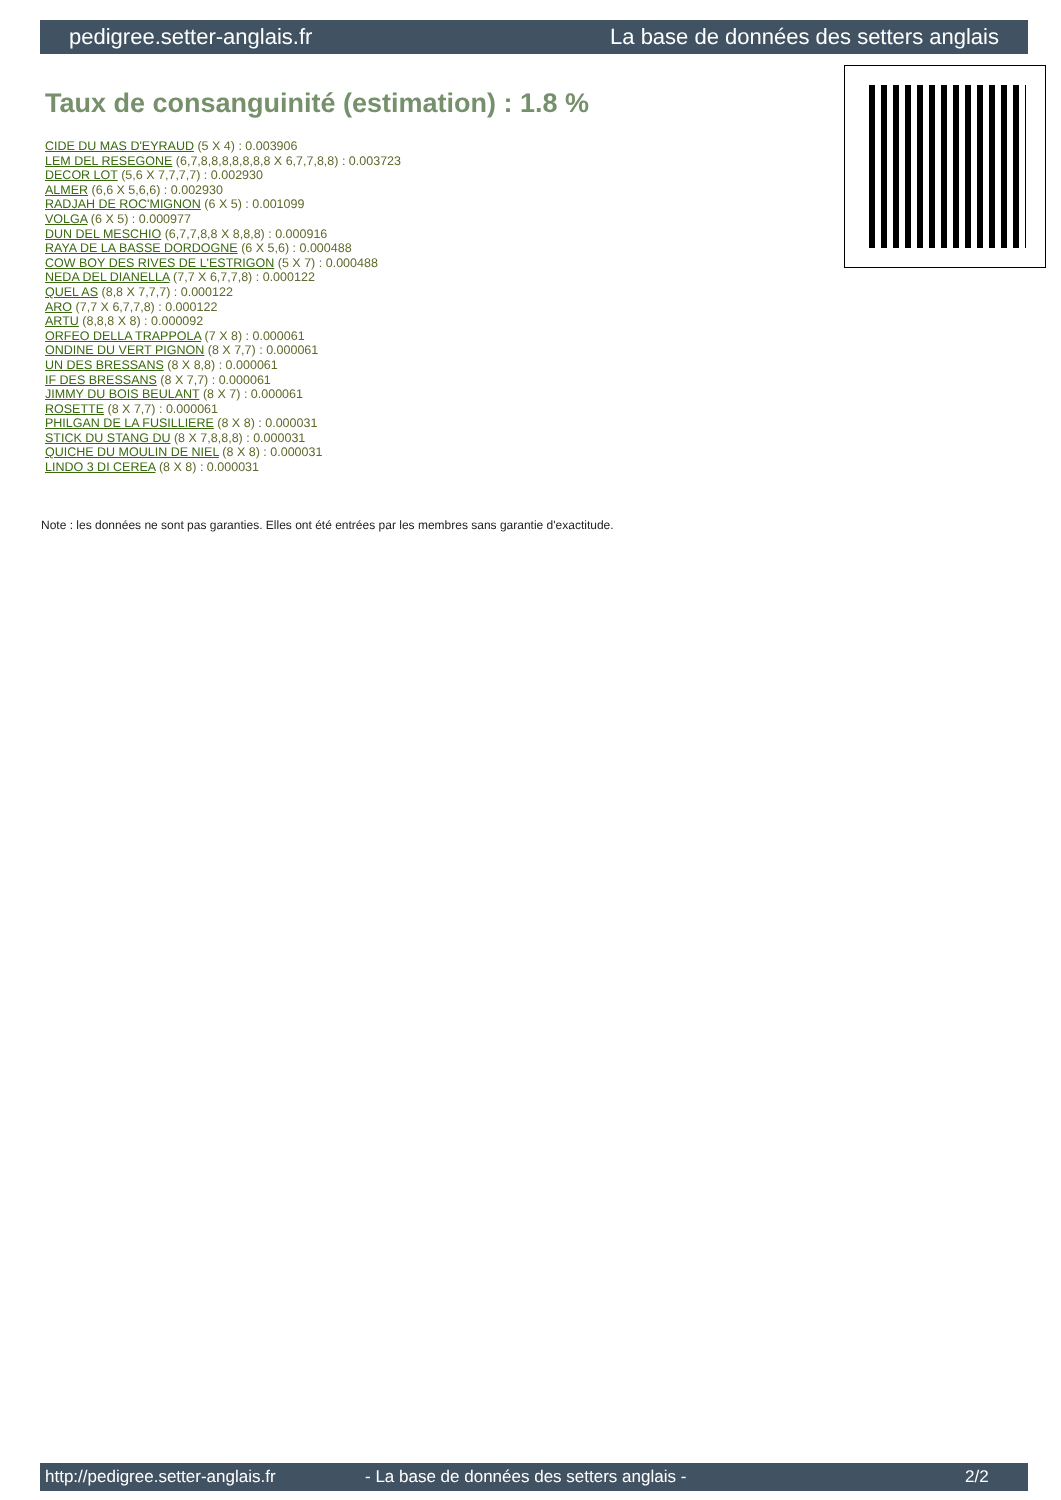pedigree.setter-anglais.fr La base de données des setters anglais
Taux de consanguinité (estimation) : 1.8 %
CIDE DU MAS D'EYRAUD (5 X 4) : 0.003906
LEM DEL RESEGONE (6,7,8,8,8,8,8,8,8 X 6,7,7,8,8) : 0.003723
DECOR LOT (5,6 X 7,7,7,7) : 0.002930
ALMER (6,6 X 5,6,6) : 0.002930
RADJAH DE ROC'MIGNON (6 X 5) : 0.001099
VOLGA (6 X 5) : 0.000977
DUN DEL MESCHIO (6,7,7,8,8 X 8,8,8) : 0.000916
RAYA DE LA BASSE DORDOGNE (6 X 5,6) : 0.000488
COW BOY DES RIVES DE L'ESTRIGON (5 X 7) : 0.000488
NEDA DEL DIANELLA (7,7 X 6,7,7,8) : 0.000122
QUEL AS (8,8 X 7,7,7) : 0.000122
ARO (7,7 X 6,7,7,8) : 0.000122
ARTU (8,8,8 X 8) : 0.000092
ORFEO DELLA TRAPPOLA (7 X 8) : 0.000061
ONDINE DU VERT PIGNON (8 X 7,7) : 0.000061
UN DES BRESSANS (8 X 8,8) : 0.000061
IF DES BRESSANS (8 X 7,7) : 0.000061
JIMMY DU BOIS BEULANT (8 X 7) : 0.000061
ROSETTE (8 X 7,7) : 0.000061
PHILGAN DE LA FUSILLIERE (8 X 8) : 0.000031
STICK DU STANG DU (8 X 7,8,8,8) : 0.000031
QUICHE DU MOULIN DE NIEL (8 X 8) : 0.000031
LINDO 3 DI CEREA (8 X 8) : 0.000031
Note : les données ne sont pas garanties. Elles ont été entrées par les membres sans garantie d'exactitude.
http://pedigree.setter-anglais.fr - La base de données des setters anglais - 2/2